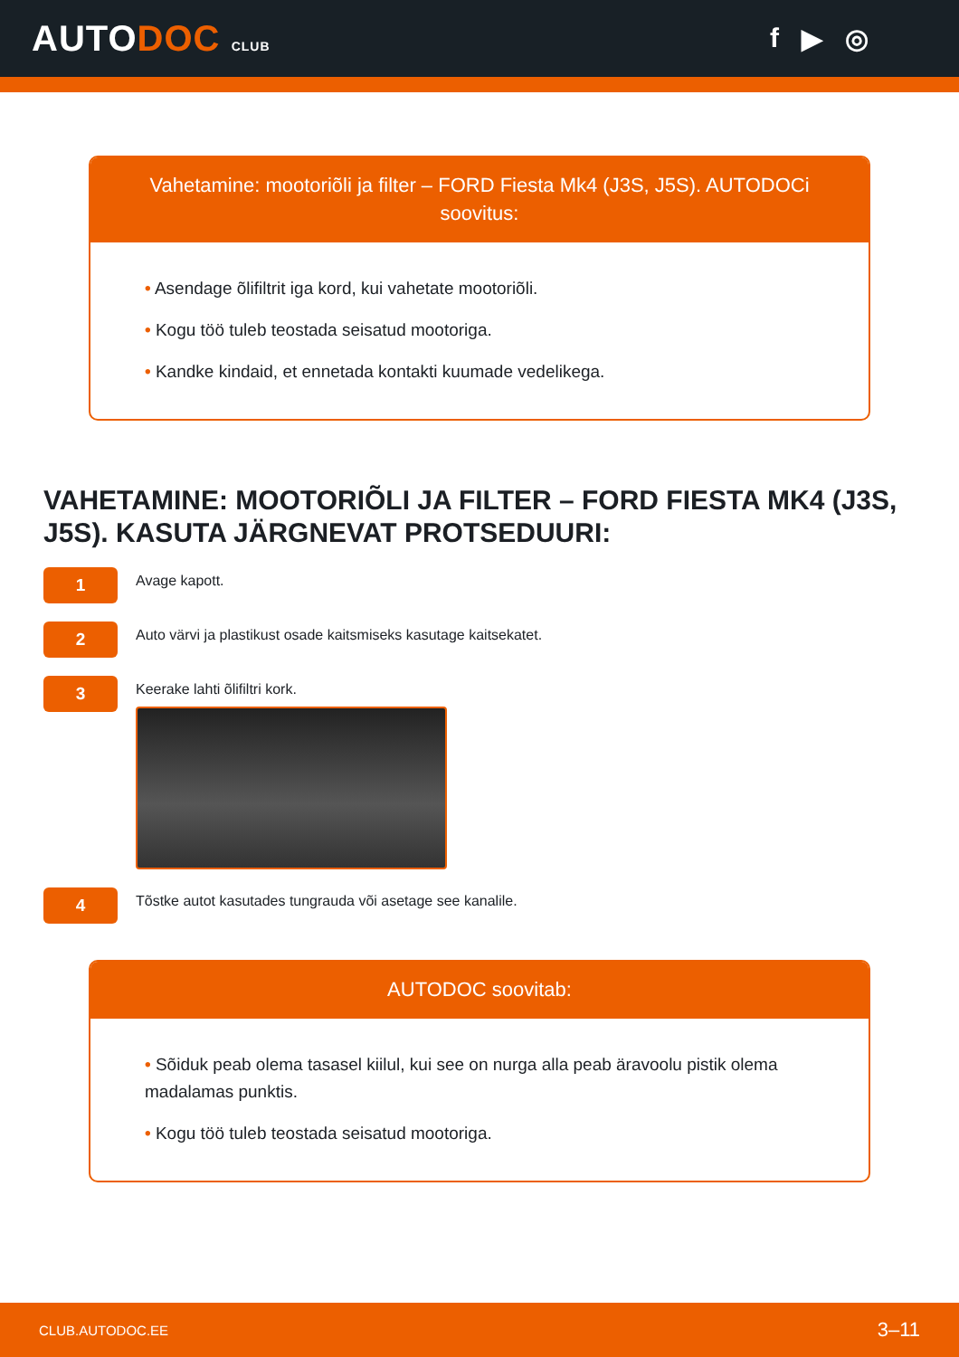AUTODOC CLUB
f ▶ ◎
Vahetamine: mootoriõli ja filter – FORD Fiesta Mk4 (J3S, J5S). AUTODOCi soovitus:
• Asendage õlifiltrit iga kord, kui vahetate mootoriõli.
• Kogu töö tuleb teostada seisatud mootoriga.
• Kandke kindaid, et ennetada kontakti kuumade vedelikega.
VAHETAMINE: MOOTORIÕLI JA FILTER – FORD FIESTA MK4 (J3S, J5S). KASUTA JÄRGNEVAT PROTSEDUURI:
1
Avage kapott.
2
Auto värvi ja plastikust osade kaitsmiseks kasutage kaitsekatet.
3
Keerake lahti õlifiltri kork.
4
Tõstke autot kasutades tungrauda või asetage see kanalile.
AUTODOC soovitab:
• Sõiduk peab olema tasasel kiilul, kui see on nurga alla peab äravoolu pistik olema madalamas punktis.
• Kogu töö tuleb teostada seisatud mootoriga.
CLUB.AUTODOC.EE 3–11